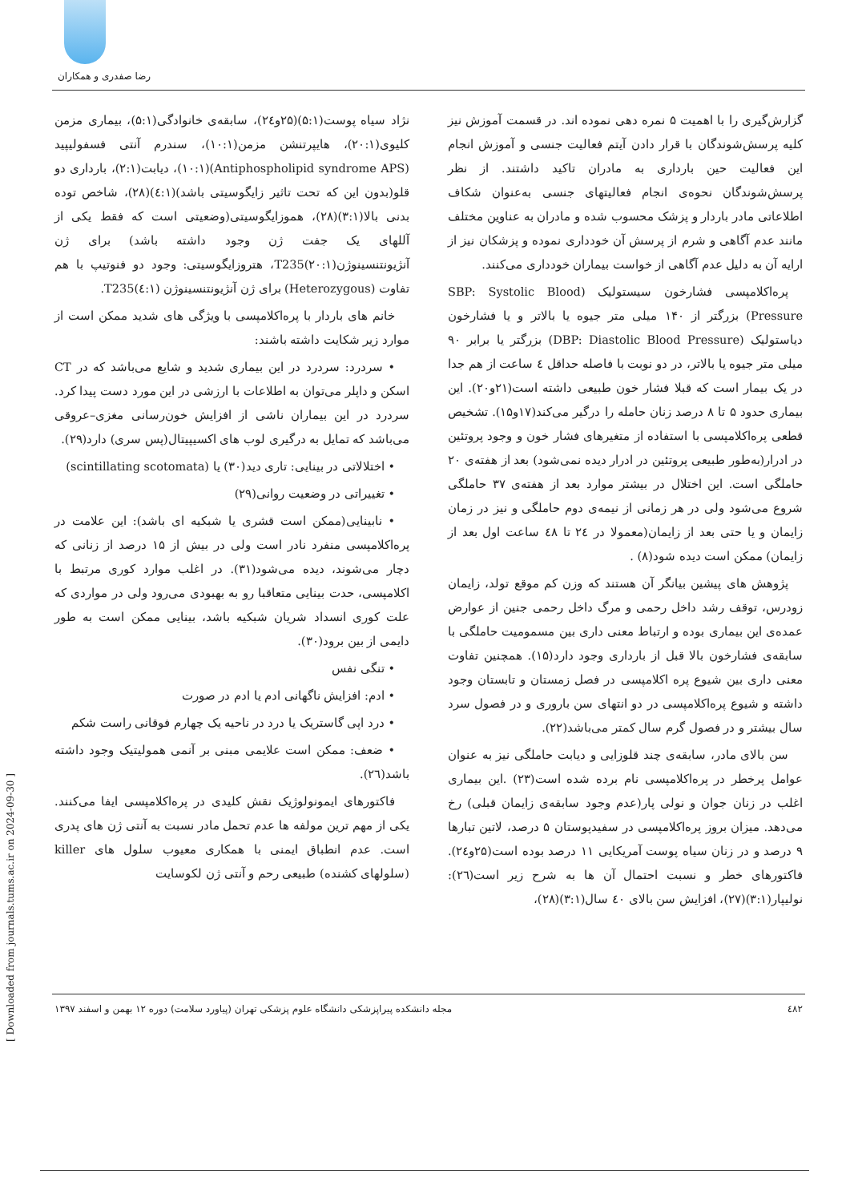رضا صفدری و همکاران
گزارش‌گیری را با اهمیت ۵ نمره دهی نموده اند. در قسمت آموزش نیز کلیه پرسش‌شوندگان با قرار دادن آیتم فعالیت جنسی و آموزش انجام این فعالیت حین بارداری به مادران تاکید داشتند. از نظر پرسش‌شوندگان نحوه‌ی انجام فعالیتهای جنسی به‌عنوان شکاف اطلاعاتی مادر باردار و پزشک محسوب شده و مادران به عناوین مختلف مانند عدم آگاهی و شرم از پرسش آن خودداری نموده و پزشکان نیز از ارایه آن به دلیل عدم آگاهی از خواست بیماران خودداری می‌کنند.
پره‌اکلامپسی فشارخون سیستولیک (SBP: Systolic Blood Pressure) بزرگتر از ۱۴۰ میلی متر جیوه یا بالاتر و یا فشارخون دیاستولیک (DBP: Diastolic Blood Pressure) بزرگتر یا برابر ۹۰ میلی متر جیوه یا بالاتر، در دو نوبت با فاصله حداقل ٤ ساعت از هم جدا در یک بیمار است که قبلا فشار خون طبیعی داشته است(۲۱و۲۰). این بیماری حدود ۵ تا ۸ درصد زنان حامله را درگیر می‌کند(۱۷و۱۵). تشخیص قطعی پره‌اکلامپسی با استفاده از متغیرهای فشار خون و وجود پروتئین در ادرار(به‌طور طبیعی پروتئین در ادرار دیده نمی‌شود) بعد از هفته‌ی ۲۰ حاملگی است. این اختلال در بیشتر موارد بعد از هفته‌ی ۳۷ حاملگی شروع می‌شود ولی در هر زمانی از نیمه‌ی دوم حاملگی و نیز در زمان زایمان و یا حتی بعد از زایمان(معمولا در ۲٤ تا ٤۸ ساعت اول بعد از زایمان) ممکن است دیده شود(۸) .
پژوهش های پیشین بیانگر آن هستند که وزن کم موقع تولد، زایمان زودرس، توقف رشد داخل رحمی و مرگ داخل رحمی جنین از عوارض عمده‌ی این بیماری بوده و ارتباط معنی داری بین مسمومیت حاملگی با سابقه‌ی فشارخون بالا قبل از بارداری وجود دارد(۱۵). همچنین تفاوت معنی داری بین شیوع پره اکلامپسی در فصل زمستان و تابستان وجود داشته و شیوع پره‌اکلامپسی در دو انتهای سن باروری و در فصول سرد سال بیشتر و در فصول گرم سال کمتر می‌باشد(۲۲).
سن بالای مادر، سابقه‌ی چند قلوزایی و دیابت حاملگی نیز به عنوان عوامل پرخطر در پره‌اکلامپسی نام برده شده است(۲۳) .این بیماری اغلب در زنان جوان و نولی پار(عدم وجود سابقه‌ی زایمان قبلی) رخ می‌دهد. میزان بروز پره‌اکلامپسی در سفیدپوستان ۵ درصد، لاتین تبارها ۹ درصد و در زنان سیاه پوست آمریکایی ۱۱ درصد بوده است(۲۵و۲٤). فاکتورهای خطر و نسبت احتمال آن ها به شرح زیر است(۲٦): نولیپار(۳:۱)(۲۷)، افزایش سن بالای ٤۰ سال(۳:۱)(۲۸)،
نژاد سیاه پوست(۵:۱)(۲۵و۲٤)، سابقه‌ی خانوادگی(۵:۱)، بیماری مزمن کلیوی(۲۰:۱)، هایپرتنشن مزمن(۱۰:۱)، سندرم آنتی فسفولیپید (Antiphospholipid syndrome APS)(۱۰:۱)، دیابت(۲:۱)، بارداری دو قلو(بدون این که تحت تاثیر زایگوسیتی باشد)(٤:۱)(۲۸)، شاخص توده بدنی بالا(۳:۱)(۲۸)، هموزایگوسیتی(وضعیتی است که فقط یکی از آللهای یک جفت ژن وجود داشته باشد) برای ژن آنژیونتنسینوژن(۲۰:۱)T235، هتروزایگوسیتی: وجود دو فنوتیپ با هم تفاوت (Heterozygous) برای ژن آنژیونتنسینوژن (٤:۱)T235.
خانم های باردار با پره‌اکلامپسی با ویژگی های شدید ممکن است از موارد زیر شکایت داشته باشند:
• سردرد: سردرد در این بیماری شدید و شایع می‌باشد که در CT اسکن و داپلر می‌توان به اطلاعات با ارزشی در این مورد دست پیدا کرد. سردرد در این بیماران ناشی از افزایش خون‌رسانی مغزی–عروقی می‌باشد که تمایل به درگیری لوب های اکسیپیتال(پس سری) دارد(۲۹).
• اختلالاتی در بینایی: تاری دید(۳۰) یا (scintillating scotomata)
• تغییراتی در وضعیت روانی(۲۹)
• نابینایی(ممکن است قشری یا شبکیه ای باشد): این علامت در پره‌اکلامپسی منفرد نادر است ولی در بیش از ۱۵ درصد از زنانی که دچار می‌شوند، دیده می‌شود(۳۱). در اغلب موارد کوری مرتبط با اکلامپسی، حدت بینایی متعاقبا رو به بهبودی می‌رود ولی در مواردی که علت کوری انسداد شریان شبکیه باشد، بینایی ممکن است به طور دایمی از بین برود(۳۰).
• تنگی نفس
• ادم: افزایش ناگهانی ادم یا ادم در صورت
• درد اپی گاستریک یا درد در ناحیه یک چهارم فوقانی راست شکم
• ضعف: ممکن است علایمی مبنی بر آنمی همولیتیک وجود داشته باشد(۲٦).
فاکتورهای ایمونولوژیک نقش کلیدی در پره‌اکلامپسی ایفا می‌کنند. یکی از مهم ترین مولفه ها عدم تحمل مادر نسبت به آنتی ژن های پدری است. عدم انطباق ایمنی با همکاری معیوب سلول های killer (سلولهای کشنده) طبیعی رحم و آنتی ژن لکوسایت
٤۸۲ مجله دانشکده پیراپزشکی دانشگاه علوم پزشکی تهران (پیاورد سلامت) دوره ۱۲ بهمن و اسفند ۱۳۹۷
[ Downloaded from journals.tums.ac.ir on 2024-09-30 ]